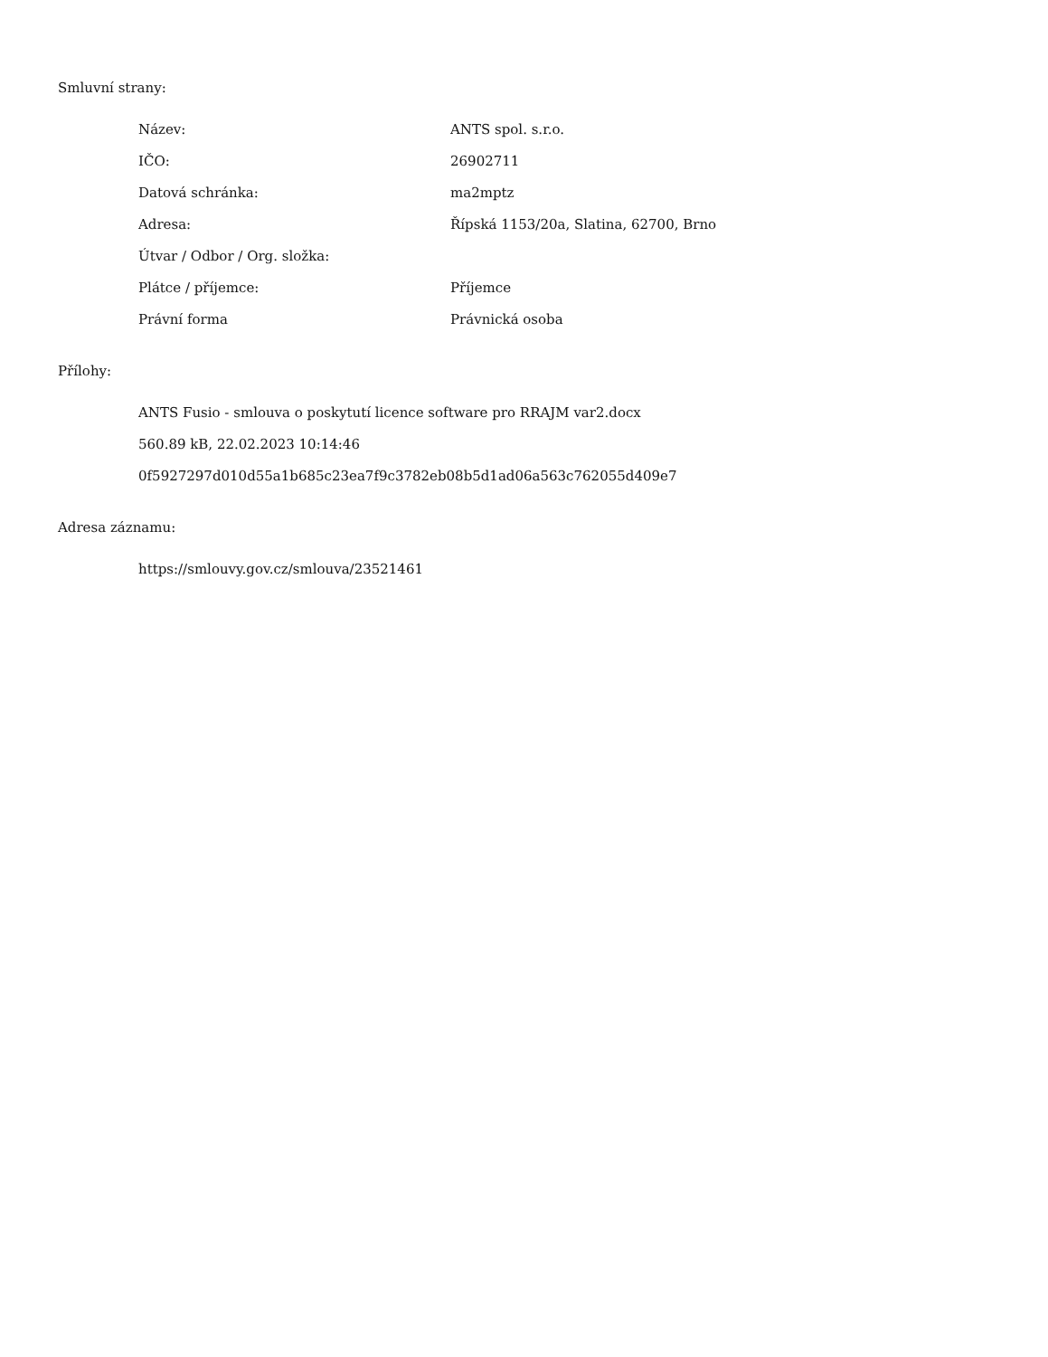Smluvní strany:
| Název: | ANTS spol. s.r.o. |
| IČO: | 26902711 |
| Datová schránka: | ma2mptz |
| Adresa: | Řípská 1153/20a, Slatina, 62700, Brno |
| Útvar / Odbor / Org. složka: | |
| Plátce / příjemce: | Příjemce |
| Právní forma | Právnická osoba |
Přílohy:
ANTS Fusio - smlouva o poskytutí licence software pro RRAJM var2.docx
560.89 kB, 22.02.2023 10:14:46
0f5927297d010d55a1b685c23ea7f9c3782eb08b5d1ad06a563c762055d409e7
Adresa záznamu:
https://smlouvy.gov.cz/smlouva/23521461